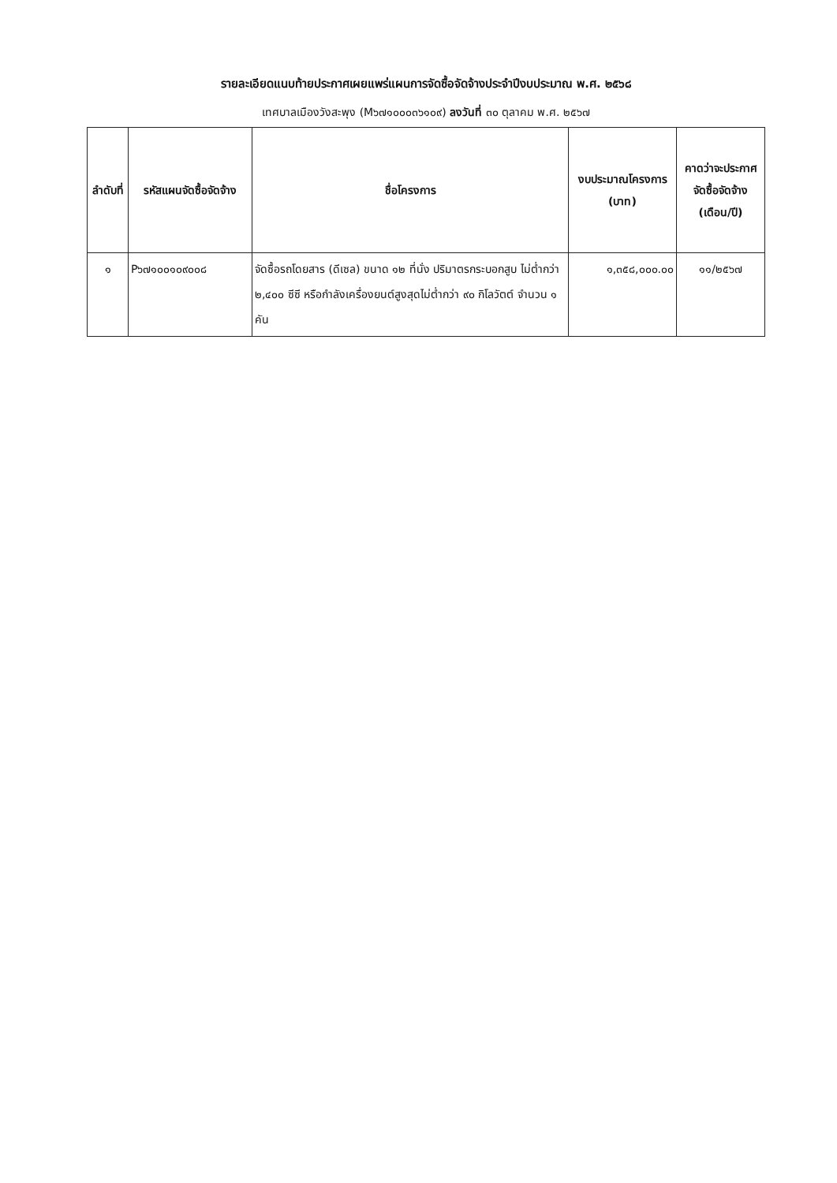รายละเอียดแนบท้ายประกาศเผยแพร่แผนการจัดซื้อจัดจ้างประจำปีงบประมาณ พ.ศ. ๒๕๖๘
เทศบาลเมืองวังสะพุง (M๖๗๑๐๐๐๓๖๑๐๙) ลงวันที่ ๓๐ ตุลาคม พ.ศ. ๒๕๖๗
| ลำดับที่ | รหัสแผนจัดซื้อจัดจ้าง | ชื่อโครงการ | งบประมาณโครงการ (บาท) | คาดว่าจะประกาศจัดซื้อจัดจ้าง (เดือน/ปี) |
| --- | --- | --- | --- | --- |
| ๑ | P๖๗๑๐๐๑๐๙๐๐๘ | จัดซื้อรถโดยสาร (ดีเซล) ขนาด ๑๒ ที่นั่ง ปริมาตรกระบอกสูบ ไม่ต่ำกว่า ๒,๔๐๐ ซีซี หรือกำลังเครื่องยนต์สูงสุดไม่ต่ำกว่า ๙๐ กิโลวัตต์ จำนวน ๑ คัน | ๑,๓๕๘,๐๐๐.๐๐ | ๑๑/๒๕๖๗ |